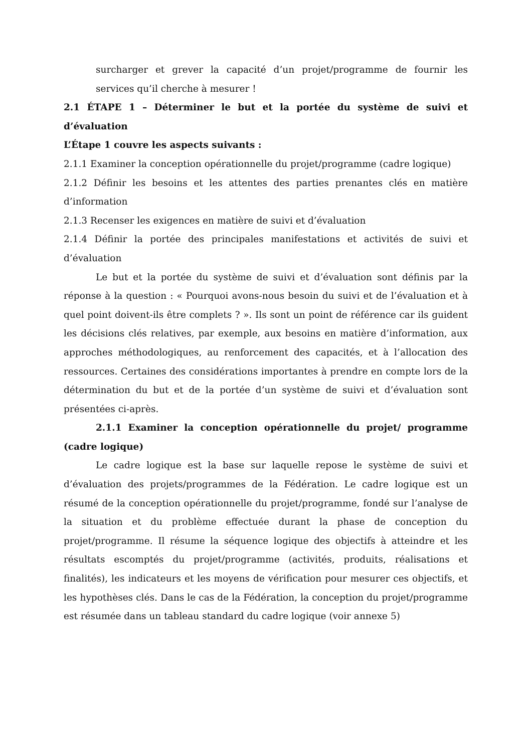surcharger et grever la capacité d’un projet/programme de fournir les services qu’il cherche à mesurer !
2.1 ÉTAPE 1 – Déterminer le but et la portée du système de suivi et d’évaluation
L’Étape 1 couvre les aspects suivants :
2.1.1 Examiner la conception opérationnelle du projet/programme (cadre logique)
2.1.2 Définir les besoins et les attentes des parties prenantes clés en matière d’information
2.1.3 Recenser les exigences en matière de suivi et d’évaluation
2.1.4 Définir la portée des principales manifestations et activités de suivi et d’évaluation
Le but et la portée du système de suivi et d’évaluation sont définis par la réponse à la question : « Pourquoi avons-nous besoin du suivi et de l’évaluation et à quel point doivent-ils être complets ? ». Ils sont un point de référence car ils guident les décisions clés relatives, par exemple, aux besoins en matière d’information, aux approches méthodologiques, au renforcement des capacités, et à l’allocation des ressources. Certaines des considérations importantes à prendre en compte lors de la détermination du but et de la portée d’un système de suivi et d’évaluation sont présentées ci-après.
2.1.1 Examiner la conception opérationnelle du projet/ programme (cadre logique)
Le cadre logique est la base sur laquelle repose le système de suivi et d’évaluation des projets/programmes de la Fédération. Le cadre logique est un résumé de la conception opérationnelle du projet/programme, fondé sur l’analyse de la situation et du problème effectuée durant la phase de conception du projet/programme. Il résume la séquence logique des objectifs à atteindre et les résultats escomptés du projet/programme (activités, produits, réalisations et finalités), les indicateurs et les moyens de vérification pour mesurer ces objectifs, et les hypothèses clés. Dans le cas de la Fédération, la conception du projet/programme est résumée dans un tableau standard du cadre logique (voir annexe 5)